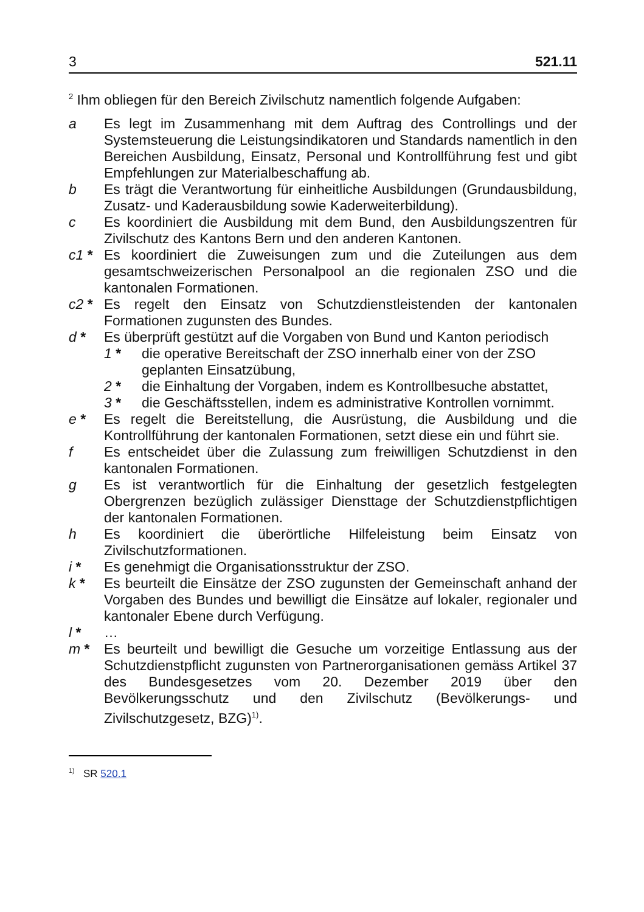3 521.11
<sup>2</sup> Ihm obliegen für den Bereich Zivilschutz namentlich folgende Aufgaben:
a Es legt im Zusammenhang mit dem Auftrag des Controllings und der Systemsteuerung die Leistungsindikatoren und Standards namentlich in den Bereichen Ausbildung, Einsatz, Personal und Kontrollführung fest und gibt Empfehlungen zur Materialbeschaffung ab.
b Es trägt die Verantwortung für einheitliche Ausbildungen (Grundausbildung, Zusatz- und Kaderausbildung sowie Kaderweiterbildung).
c Es koordiniert die Ausbildung mit dem Bund, den Ausbildungszentren für Zivilschutz des Kantons Bern und den anderen Kantonen.
c1 * Es koordiniert die Zuweisungen zum und die Zuteilungen aus dem gesamtschweizerischen Personalpool an die regionalen ZSO und die kantonalen Formationen.
c2 * Es regelt den Einsatz von Schutzdienstleistenden der kantonalen Formationen zugunsten des Bundes.
d * Es überprüft gestützt auf die Vorgaben von Bund und Kanton periodisch
1 * die operative Bereitschaft der ZSO innerhalb einer von der ZSO geplanten Einsatzübung,
2 * die Einhaltung der Vorgaben, indem es Kontrollbesuche abstattet,
3 * die Geschäftsstellen, indem es administrative Kontrollen vornimmt.
e * Es regelt die Bereitstellung, die Ausrüstung, die Ausbildung und die Kontrollführung der kantonalen Formationen, setzt diese ein und führt sie.
f Es entscheidet über die Zulassung zum freiwilligen Schutzdienst in den kantonalen Formationen.
g Es ist verantwortlich für die Einhaltung der gesetzlich festgelegten Obergrenzen bezüglich zulässiger Diensttage der Schutzdienstpflichtigen der kantonalen Formationen.
h Es koordiniert die überörtliche Hilfeleistung beim Einsatz von Zivilschutzformationen.
i * Es genehmigt die Organisationsstruktur der ZSO.
k * Es beurteilt die Einsätze der ZSO zugunsten der Gemeinschaft anhand der Vorgaben des Bundes und bewilligt die Einsätze auf lokaler, regionaler und kantonaler Ebene durch Verfügung.
l * …
m * Es beurteilt und bewilligt die Gesuche um vorzeitige Entlassung aus der Schutzdienstpflicht zugunsten von Partnerorganisationen gemäss Artikel 37 des Bundesgesetzes vom 20. Dezember 2019 über den Bevölkerungsschutz und den Zivilschutz (Bevölkerungs- und Zivilschutzgesetz, BZG)<sup>1)</sup>.
<sup>1)</sup> SR 520.1